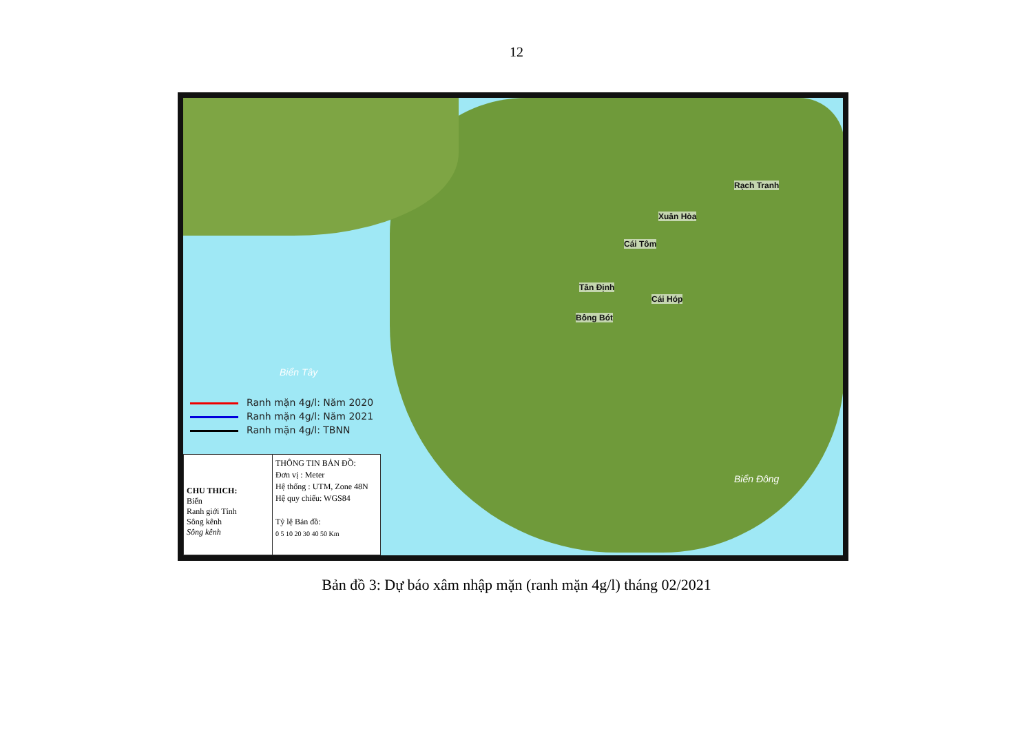12
Rạch Tranh
Xuân Hòa
Cái Tôm
Tân Định
Cái Hóp
Bông Bót
Biển Tây
Biển Đông
Ranh mặn 4g/l: Năm 2020
Ranh mặn 4g/l: Năm 2021
Ranh mặn 4g/l: TBNN
CHU THICH:
Biển
Ranh giới Tỉnh
Sông kênh
Sông kênh
THÔNG TIN BẢN ĐỒ:
Đơn vị : Meter
Hệ thống : UTM, Zone 48N
Hệ quy chiếu: WGS84
Tỷ lệ Bản đồ:
0 5 10 20 30 40 50 Km
Bản đồ 3: Dự báo xâm nhập mặn (ranh mặn 4g/l) tháng 02/2021